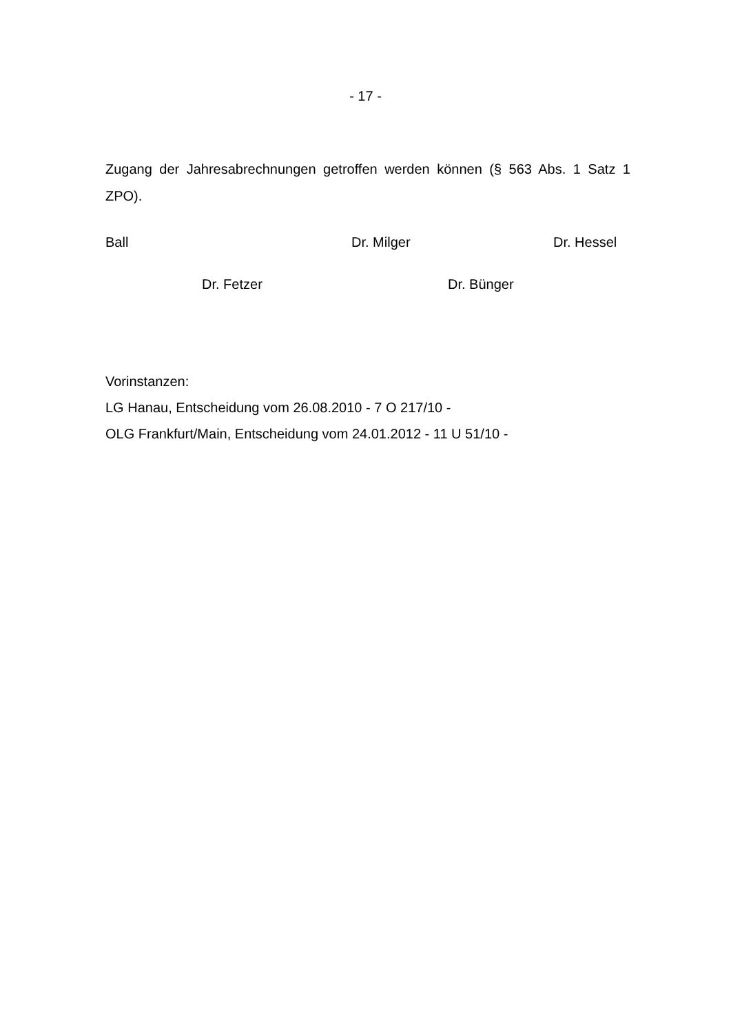- 17 -
Zugang der Jahresabrechnungen getroffen werden können (§ 563 Abs. 1 Satz 1 ZPO).
Ball Dr. Milger Dr. Hessel
Dr. Fetzer Dr. Bünger
Vorinstanzen:
LG Hanau, Entscheidung vom 26.08.2010 - 7 O 217/10 -
OLG Frankfurt/Main, Entscheidung vom 24.01.2012 - 11 U 51/10 -